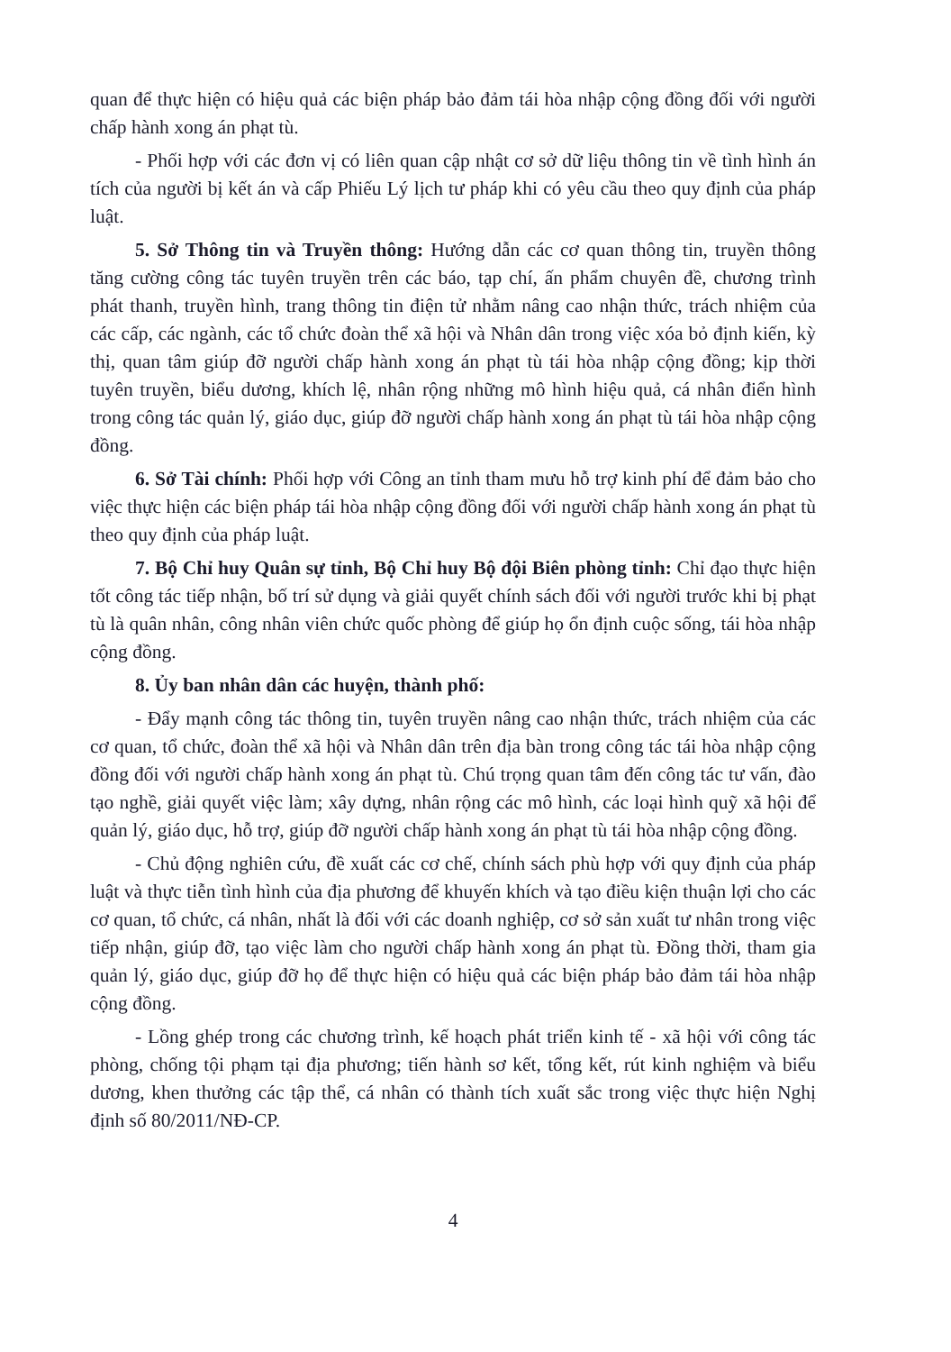quan để thực hiện có hiệu quả các biện pháp bảo đảm tái hòa nhập cộng đồng đối với người chấp hành xong án phạt tù.
- Phối hợp với các đơn vị có liên quan cập nhật cơ sở dữ liệu thông tin về tình hình án tích của người bị kết án và cấp Phiếu Lý lịch tư pháp khi có yêu cầu theo quy định của pháp luật.
5. Sở Thông tin và Truyền thông: Hướng dẫn các cơ quan thông tin, truyền thông tăng cường công tác tuyên truyền trên các báo, tạp chí, ấn phẩm chuyên đề, chương trình phát thanh, truyền hình, trang thông tin điện tử nhằm nâng cao nhận thức, trách nhiệm của các cấp, các ngành, các tổ chức đoàn thể xã hội và Nhân dân trong việc xóa bỏ định kiến, kỳ thị, quan tâm giúp đỡ người chấp hành xong án phạt tù tái hòa nhập cộng đồng; kịp thời tuyên truyền, biểu dương, khích lệ, nhân rộng những mô hình hiệu quả, cá nhân điển hình trong công tác quản lý, giáo dục, giúp đỡ người chấp hành xong án phạt tù tái hòa nhập cộng đồng.
6. Sở Tài chính: Phối hợp với Công an tỉnh tham mưu hỗ trợ kinh phí để đảm bảo cho việc thực hiện các biện pháp tái hòa nhập cộng đồng đối với người chấp hành xong án phạt tù theo quy định của pháp luật.
7. Bộ Chỉ huy Quân sự tỉnh, Bộ Chỉ huy Bộ đội Biên phòng tỉnh: Chỉ đạo thực hiện tốt công tác tiếp nhận, bố trí sử dụng và giải quyết chính sách đối với người trước khi bị phạt tù là quân nhân, công nhân viên chức quốc phòng để giúp họ ổn định cuộc sống, tái hòa nhập cộng đồng.
8. Ủy ban nhân dân các huyện, thành phố:
- Đẩy mạnh công tác thông tin, tuyên truyền nâng cao nhận thức, trách nhiệm của các cơ quan, tổ chức, đoàn thể xã hội và Nhân dân trên địa bàn trong công tác tái hòa nhập cộng đồng đối với người chấp hành xong án phạt tù. Chú trọng quan tâm đến công tác tư vấn, đào tạo nghề, giải quyết việc làm; xây dựng, nhân rộng các mô hình, các loại hình quỹ xã hội để quản lý, giáo dục, hỗ trợ, giúp đỡ người chấp hành xong án phạt tù tái hòa nhập cộng đồng.
- Chủ động nghiên cứu, đề xuất các cơ chế, chính sách phù hợp với quy định của pháp luật và thực tiễn tình hình của địa phương để khuyến khích và tạo điều kiện thuận lợi cho các cơ quan, tổ chức, cá nhân, nhất là đối với các doanh nghiệp, cơ sở sản xuất tư nhân trong việc tiếp nhận, giúp đỡ, tạo việc làm cho người chấp hành xong án phạt tù. Đồng thời, tham gia quản lý, giáo dục, giúp đỡ họ để thực hiện có hiệu quả các biện pháp bảo đảm tái hòa nhập cộng đồng.
- Lồng ghép trong các chương trình, kế hoạch phát triển kinh tế - xã hội với công tác phòng, chống tội phạm tại địa phương; tiến hành sơ kết, tổng kết, rút kinh nghiệm và biểu dương, khen thưởng các tập thể, cá nhân có thành tích xuất sắc trong việc thực hiện Nghị định số 80/2011/NĐ-CP.
4